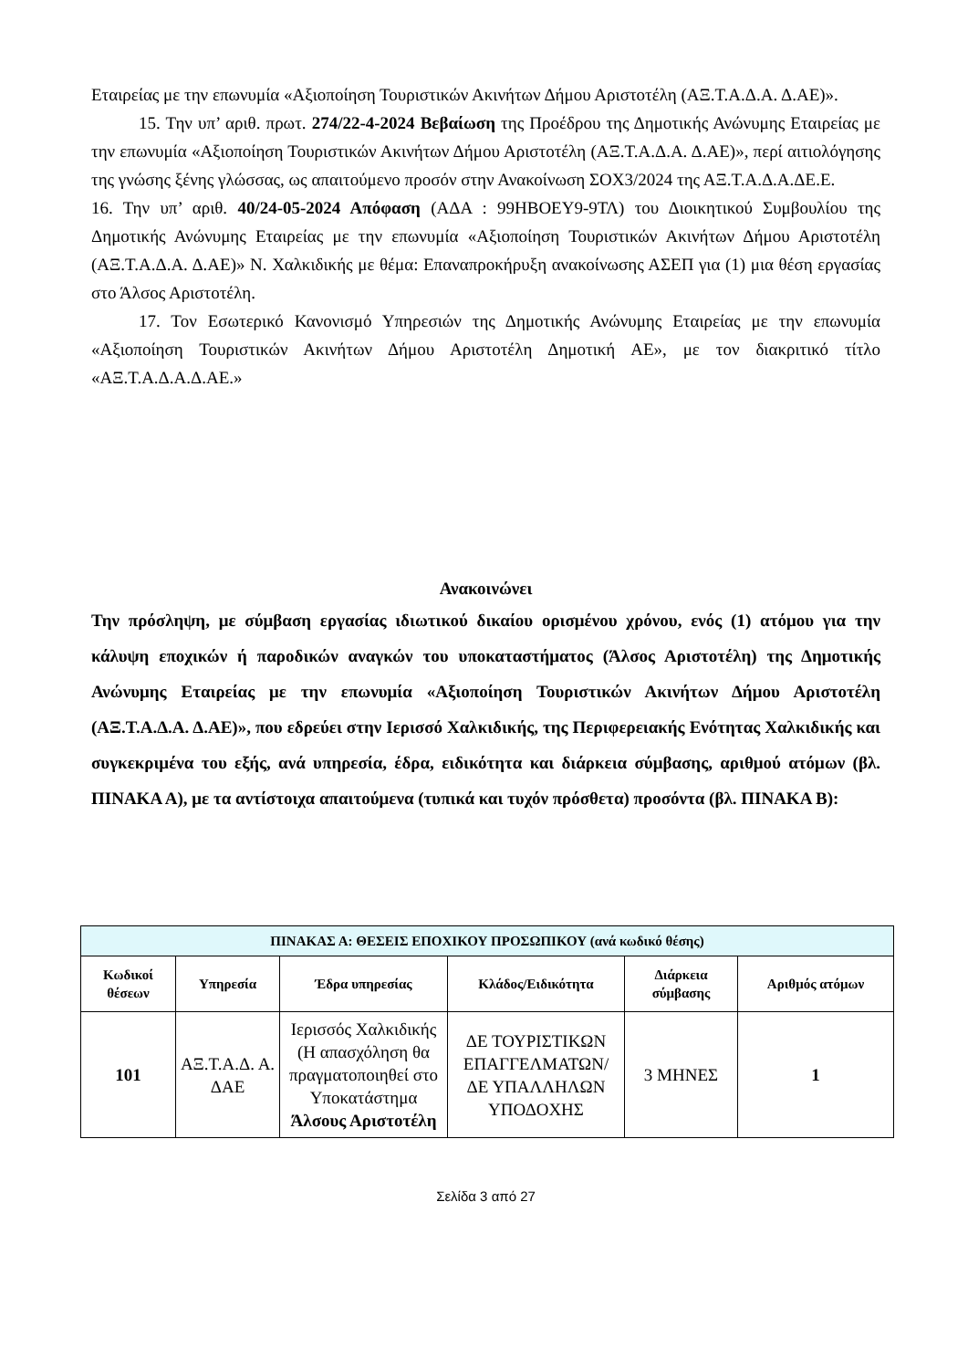Εταιρείας με την επωνυμία «Αξιοποίηση Τουριστικών Ακινήτων Δήμου Αριστοτέλη (ΑΞ.Τ.Α.Δ.Α. Δ.ΑΕ)».
15. Την υπ’ αριθ. πρωτ. 274/22-4-2024 Βεβαίωση της Προέδρου της Δημοτικής Ανώνυμης Εταιρείας με την επωνυμία «Αξιοποίηση Τουριστικών Ακινήτων Δήμου Αριστοτέλη (ΑΞ.Τ.Α.Δ.Α. Δ.ΑΕ)», περί αιτιολόγησης της γνώσης ξένης γλώσσας, ως απαιτούμενο προσόν στην Ανακοίνωση ΣΟΧ3/2024 της ΑΞ.Τ.Α.Δ.Α.ΔΕ.Ε.
16. Την υπ’ αριθ. 40/24-05-2024 Απόφαση (ΑΔΑ : 99ΗΒΟΕΥ9-9ΤΛ) του Διοικητικού Συμβουλίου της Δημοτικής Ανώνυμης Εταιρείας με την επωνυμία «Αξιοποίηση Τουριστικών Ακινήτων Δήμου Αριστοτέλη (ΑΞ.Τ.Α.Δ.Α. Δ.ΑΕ)» Ν. Χαλκιδικής με θέμα: Επαναπροκήρυξη ανακοίνωσης ΑΣΕΠ για (1) μια θέση εργασίας στο Άλσος Αριστοτέλη.
17. Τον Εσωτερικό Κανονισμό Υπηρεσιών της Δημοτικής Ανώνυμης Εταιρείας με την επωνυμία «Αξιοποίηση Τουριστικών Ακινήτων Δήμου Αριστοτέλη Δημοτική ΑΕ», με τον διακριτικό τίτλο «ΑΞ.Τ.Α.Δ.Α.Δ.ΑΕ.»
Ανακοινώνει
Την πρόσληψη, με σύμβαση εργασίας ιδιωτικού δικαίου ορισμένου χρόνου, ενός (1) ατόμου για την κάλυψη εποχικών ή παροδικών αναγκών του υποκαταστήματος (Άλσος Αριστοτέλη) της Δημοτικής Ανώνυμης Εταιρείας με την επωνυμία «Αξιοποίηση Τουριστικών Ακινήτων Δήμου Αριστοτέλη (ΑΞ.Τ.Α.Δ.Α. Δ.ΑΕ)», που εδρεύει στην Ιερισσό Χαλκιδικής, της Περιφερειακής Ενότητας Χαλκιδικής και συγκεκριμένα του εξής, ανά υπηρεσία, έδρα, ειδικότητα και διάρκεια σύμβασης, αριθμού ατόμων (βλ. ΠΙΝΑΚΑ Α), με τα αντίστοιχα απαιτούμενα (τυπικά και τυχόν πρόσθετα) προσόντα (βλ. ΠΙΝΑΚΑ Β):
| ΠΙΝΑΚΑΣ Α: ΘΕΣΕΙΣ ΕΠΟΧΙΚΟΥ ΠΡΟΣΩΠΙΚΟΥ (ανά κωδικό θέσης) | | | | | |
| --- | --- | --- | --- | --- | --- |
| Κωδικοί θέσεων | Υπηρεσία | Έδρα υπηρεσίας | Κλάδος/Ειδικότητα | Διάρκεια σύμβασης | Αριθμός ατόμων |
| 101 | ΑΞ.Τ.Α.Δ. Α. ΔΑΕ | Ιερισσός Χαλκιδικής (Η απασχόληση θα πραγματοποιηθεί στο Υποκατάστημα Άλσους Αριστοτέλη | ΔΕ ΤΟΥΡΙΣΤΙΚΩΝ ΕΠΑΓΓΕΛΜΑΤΩΝ/ ΔΕ ΥΠΑΛΛΗΛΩΝ ΥΠΟΔΟΧΗΣ | 3 ΜΗΝΕΣ | 1 |
Σελίδα 3 από 27